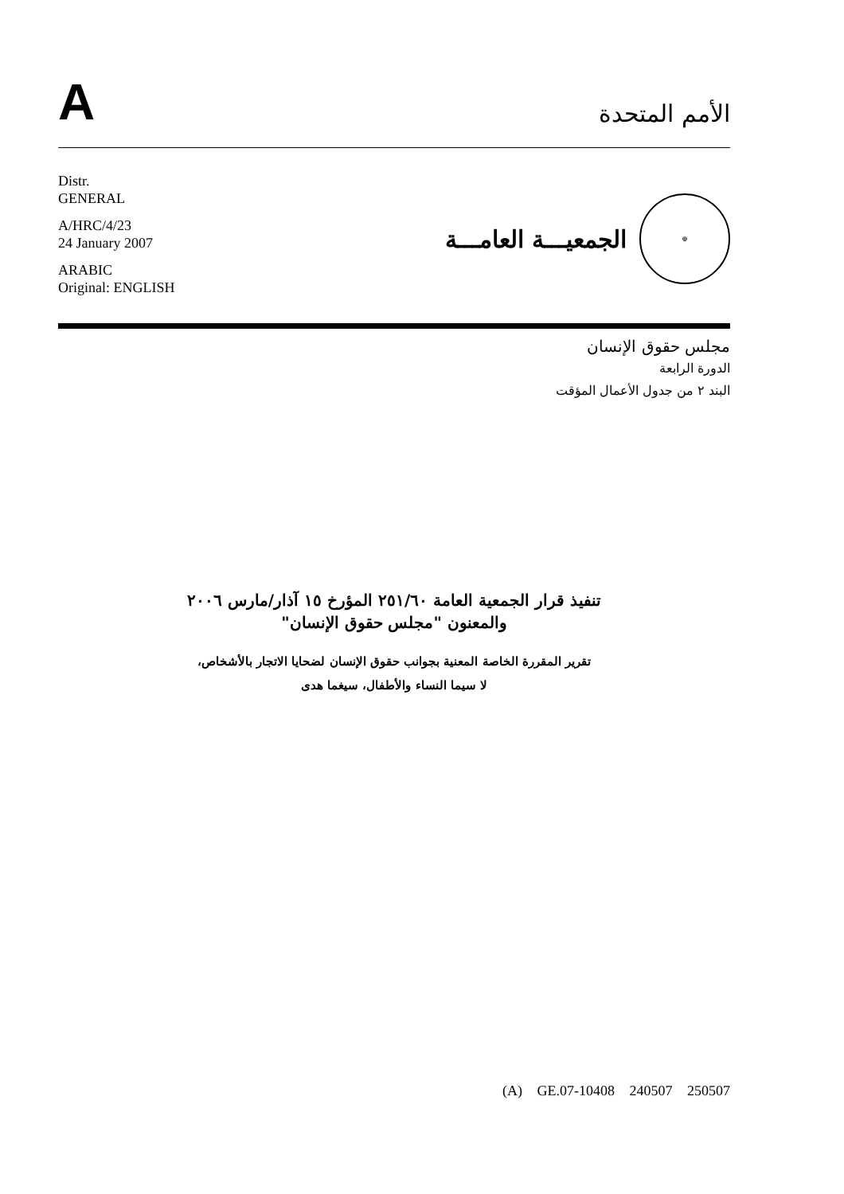A
الأمم المتحدة
Distr.
GENERAL
A/HRC/4/23
24 January 2007
ARABIC
Original: ENGLISH
⊕
الجمعيـــة العامـــة
مجلس حقوق الإنسان
الدورة الرابعة
البند ٢ من جدول الأعمال المؤقت
تنفيذ قرار الجمعية العامة ٢٥١/٦٠ المؤرخ ١٥ آذار/مارس ٢٠٠٦
والمعنون "مجلس حقوق الإنسان"
تقرير المقررة الخاصة المعنية بجوانب حقوق الإنسان لضحايا الاتجار بالأشخاص،
لا سيما النساء والأطفال، سيغما هدى
(A) GE.07-10408 240507 250507